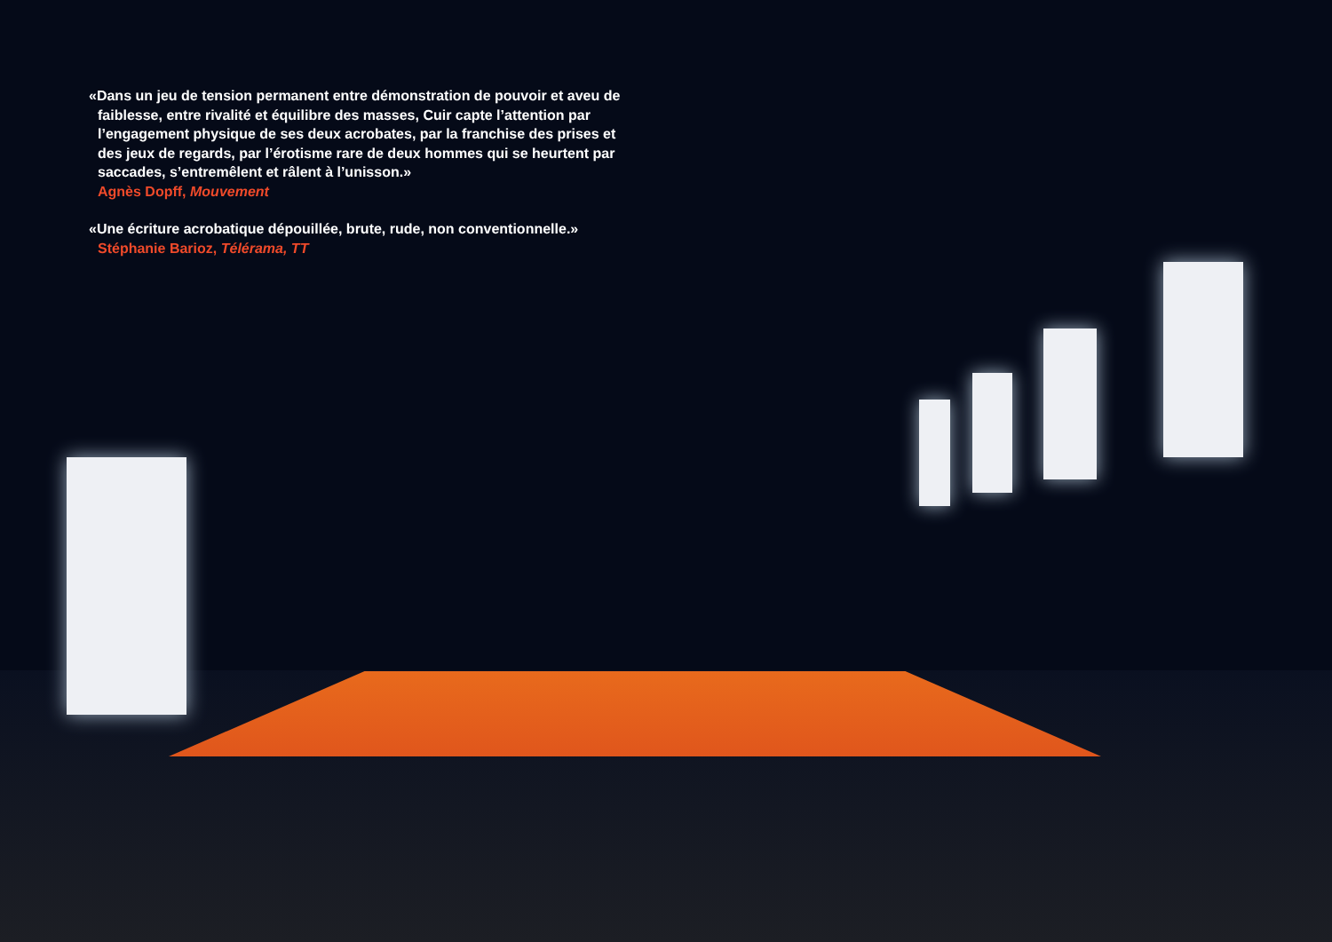«Dans un jeu de tension permanent entre démonstration de pouvoir et aveu de faiblesse, entre rivalité et équilibre des masses, Cuir capte l’attention par l’engagement physique de ses deux acrobates, par la franchise des prises et des jeux de regards, par l’érotisme rare de deux hommes qui se heurtent par saccades, s’entremêlent et râlent à l’unisson.»
Agnès Dopff, Mouvement
«Une écriture acrobatique dépouillée, brute, rude, non conventionnelle.»
Stéphanie Barioz, Télérama, TT